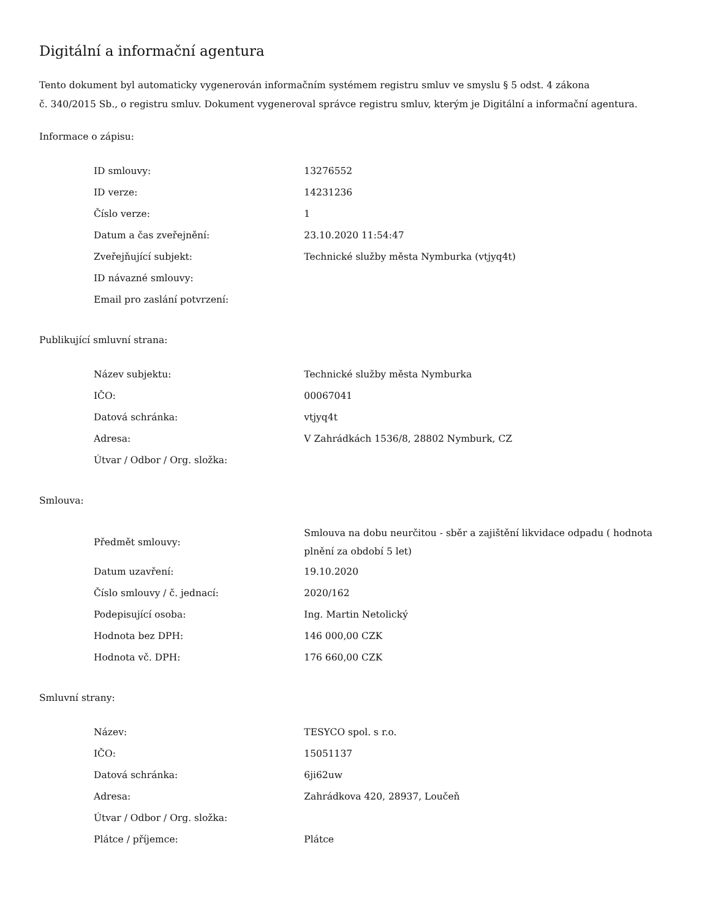Digitální a informační agentura
Tento dokument byl automaticky vygenerován informačním systémem registru smluv ve smyslu § 5 odst. 4 zákona
č. 340/2015 Sb., o registru smluv. Dokument vygeneroval správce registru smluv, kterým je Digitální a informační agentura.
Informace o zápisu:
| ID smlouvy: | 13276552 |
| ID verze: | 14231236 |
| Číslo verze: | 1 |
| Datum a čas zveřejnění: | 23.10.2020 11:54:47 |
| Zveřejňující subjekt: | Technické služby města Nymburka (vtjyq4t) |
| ID návazné smlouvy: | |
| Email pro zaslání potvrzení: | |
Publikující smluvní strana:
| Název subjektu: | Technické služby města Nymburka |
| IČO: | 00067041 |
| Datová schránka: | vtjyq4t |
| Adresa: | V Zahrádkách 1536/8, 28802 Nymburk, CZ |
| Útvar / Odbor / Org. složka: | |
Smlouva:
| Předmět smlouvy: | Smlouva na dobu neurčitou - sběr a zajištění likvidace odpadu ( hodnota plnění za období 5 let) |
| Datum uzavření: | 19.10.2020 |
| Číslo smlouvy / č. jednací: | 2020/162 |
| Podepisující osoba: | Ing. Martin Netolický |
| Hodnota bez DPH: | 146 000,00 CZK |
| Hodnota vč. DPH: | 176 660,00 CZK |
Smluvní strany:
| Název: | TESYCO spol. s r.o. |
| IČO: | 15051137 |
| Datová schránka: | 6ji62uw |
| Adresa: | Zahrádkova 420, 28937, Loučeň |
| Útvar / Odbor / Org. složka: | |
| Plátce / příjemce: | Plátce |